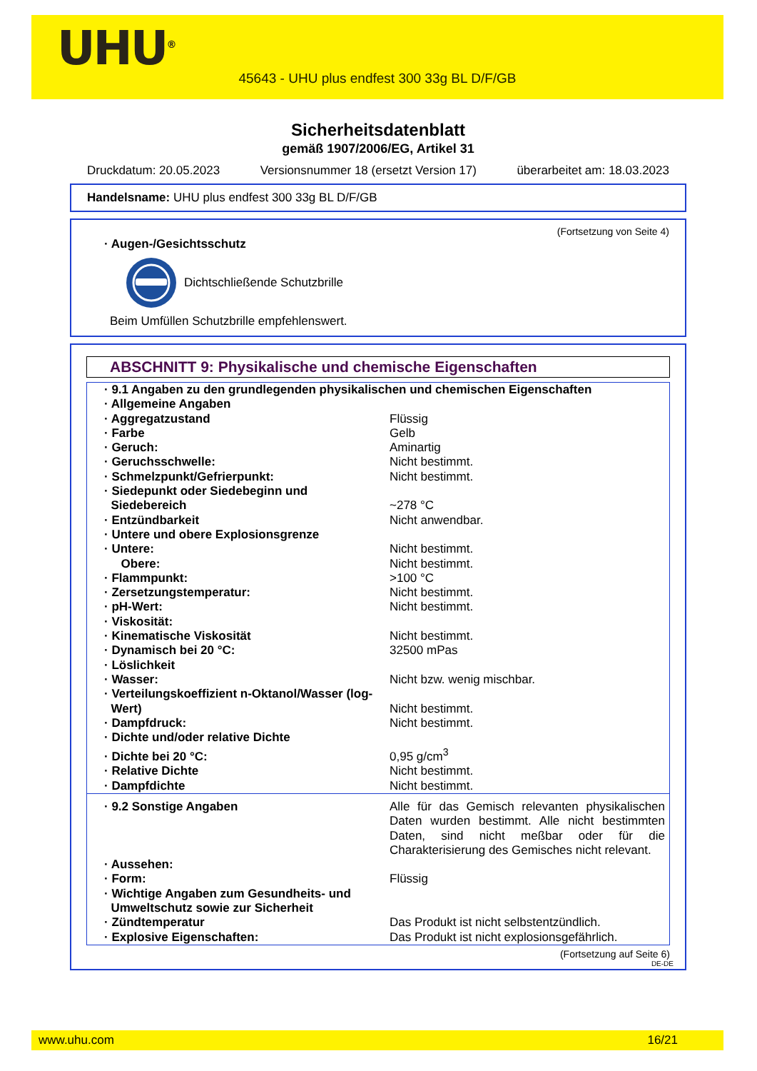UHU<sup>®</sup>
45643 - UHU plus endfest 300 33g BL D/F/GB
Sicherheitsdatenblatt
gemäß 1907/2006/EG, Artikel 31
Druckdatum: 20.05.2023 Versionsnummer 18 (ersetzt Version 17) überarbeitet am: 18.03.2023
Handelsname: UHU plus endfest 300 33g BL D/F/GB
(Fortsetzung von Seite 4)
· Augen-/Gesichtsschutz
Dichtschließende Schutzbrille
Beim Umfüllen Schutzbrille empfehlenswert.
ABSCHNITT 9: Physikalische und chemische Eigenschaften
| · 9.1 Angaben zu den grundlegenden physikalischen und chemischen Eigenschaften | |
| · Allgemeine Angaben | |
| · Aggregatzustand | Flüssig |
| · Farbe | Gelb |
| · Geruch: | Aminartig |
| · Geruchsschwelle: | Nicht bestimmt. |
| · Schmelzpunkt/Gefrierpunkt: | Nicht bestimmt. |
| · Siedepunkt oder Siedebeginn und Siedebereich | ~278 °C |
| · Entzündbarkeit | Nicht anwendbar. |
| · Untere und obere Explosionsgrenze | |
| · Untere: | Nicht bestimmt. |
| Obere: | Nicht bestimmt. |
| · Flammpunkt: | >100 °C |
| · Zersetzungstemperatur: | Nicht bestimmt. |
| · pH-Wert: | Nicht bestimmt. |
| · Viskosität: | |
| · Kinematische Viskosität | Nicht bestimmt. |
| · Dynamisch bei 20 °C: | 32500 mPas |
| · Löslichkeit | |
| · Wasser: | Nicht bzw. wenig mischbar. |
| · Verteilungskoeffizient n-Oktanol/Wasser (log- Wert) | Nicht bestimmt. |
| · Dampfdruck: | Nicht bestimmt. |
| · Dichte und/oder relative Dichte | |
| · Dichte bei 20 °C: | 0,95 g/cm<sup>3</sup> |
| · Relative Dichte | Nicht bestimmt. |
| · Dampfdichte | Nicht bestimmt. |
| · 9.2 Sonstige Angaben | Alle für das Gemisch relevanten physikalischen Daten wurden bestimmt. Alle nicht bestimmten Daten, sind nicht meßbar oder für die Charakterisierung des Gemisches nicht relevant. |
| · Aussehen: | |
| · Form: | Flüssig |
| · Wichtige Angaben zum Gesundheits- und Umweltschutz sowie zur Sicherheit | |
| · Zündtemperatur | Das Produkt ist nicht selbstentzündlich. |
| · Explosive Eigenschaften: | Das Produkt ist nicht explosionsgefährlich. |
(Fortsetzung auf Seite 6)
DE-DE
www.uhu.com 16/21